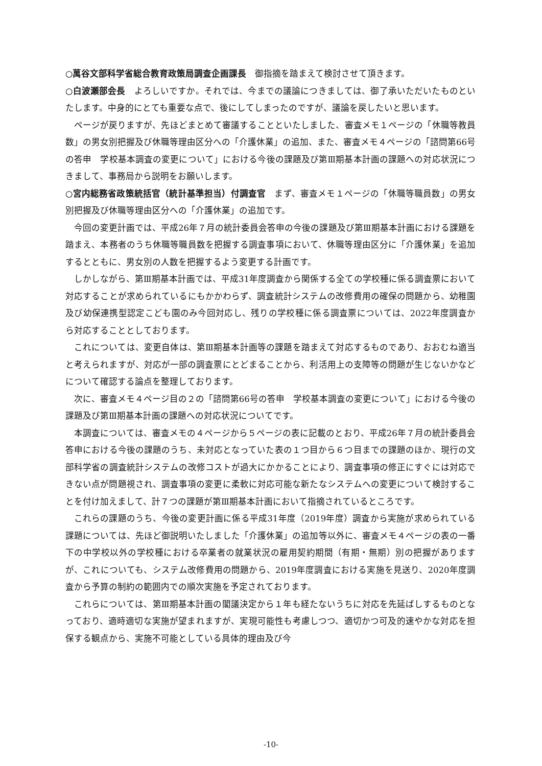○萬谷文部科学省総合教育政策局調査企画課長　御指摘を踏まえて検討させて頂きます。
○白波瀬部会長　よろしいですか。それでは、今までの議論につきましては、御了承いただいたものといたします。中身的にとても重要な点で、後にしてしまったのですが、議論を戻したいと思います。
ページが戻りますが、先ほどまとめて審議することといたしました、審査メモ１ページの「休職等教員数」の男女別把握及び休職等理由区分への「介護休業」の追加、また、審査メモ４ページの「諮問第66号の答申　学校基本調査の変更について」における今後の課題及び第Ⅲ期基本計画の課題への対応状況につきまして、事務局から説明をお願いします。
○宮内総務省政策統括官（統計基準担当）付調査官　まず、審査メモ１ページの「休職等職員数」の男女別把握及び休職等理由区分への「介護休業」の追加です。
今回の変更計画では、平成26年７月の統計委員会答申の今後の課題及び第Ⅲ期基本計画における課題を踏まえ、本務者のうち休職等職員数を把握する調査事項において、休職等理由区分に「介護休業」を追加するとともに、男女別の人数を把握するよう変更する計画です。
しかしながら、第Ⅲ期基本計画では、平成31年度調査から関係する全ての学校種に係る調査票において対応することが求められているにもかかわらず、調査統計システムの改修費用の確保の問題から、幼稚園及び幼保連携型認定こども園のみ今回対応し、残りの学校種に係る調査票については、2022年度調査から対応することとしております。
これについては、変更自体は、第Ⅲ期基本計画等の課題を踏まえて対応するものであり、おおむね適当と考えられますが、対応が一部の調査票にとどまることから、利活用上の支障等の問題が生じないかなどについて確認する論点を整理しております。
次に、審査メモ４ページ目の２の「諮問第66号の答申　学校基本調査の変更について」における今後の課題及び第Ⅲ期基本計画の課題への対応状況についてです。
本調査については、審査メモの４ページから５ページの表に記載のとおり、平成26年７月の統計委員会答申における今後の課題のうち、未対応となっていた表の１つ目から６つ目までの課題のほか、現行の文部科学省の調査統計システムの改修コストが過大にかかることにより、調査事項の修正にすぐには対応できない点が問題視され、調査事項の変更に柔軟に対応可能な新たなシステムへの変更について検討することを付け加えまして、計７つの課題が第Ⅲ期基本計画において指摘されているところです。
これらの課題のうち、今後の変更計画に係る平成31年度（2019年度）調査から実施が求められている課題については、先ほど御説明いたしました「介護休業」の追加等以外に、審査メモ４ページの表の一番下の中学校以外の学校種における卒業者の就業状況の雇用契約期間（有期・無期）別の把握がありますが、これについても、システム改修費用の問題から、2019年度調査における実施を見送り、2020年度調査から予算の制約の範囲内での順次実施を予定されております。
これらについては、第Ⅲ期基本計画の閣議決定から１年も経たないうちに対応を先延ばしするものとなっており、適時適切な実施が望まれますが、実現可能性も考慮しつつ、適切かつ可及的速やかな対応を担保する観点から、実施不可能としている具体的理由及び今
-10-